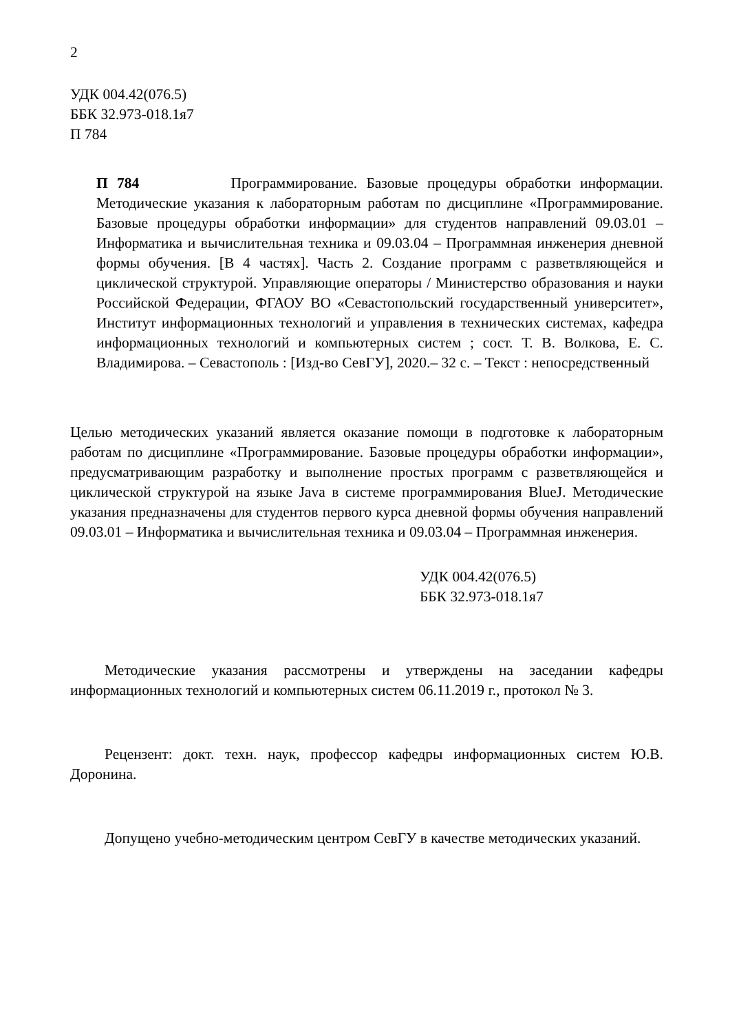2
УДК 004.42(076.5)
ББК 32.973-018.1я7
П 784
П 784 Программирование. Базовые процедуры обработки информации. Методические указания к лабораторным работам по дисциплине «Программирование. Базовые процедуры обработки информации» для студентов направлений 09.03.01 – Информатика и вычислительная техника и 09.03.04 – Программная инженерия дневной формы обучения. [В 4 частях]. Часть 2. Создание программ с разветвляющейся и циклической структурой. Управляющие операторы / Министерство образования и науки Российской Федерации, ФГАОУ ВО «Севастопольский государственный университет», Институт информационных технологий и управления в технических системах, кафедра информационных технологий и компьютерных систем ; сост. Т. В. Волкова, Е. С. Владимирова. – Севастополь : [Изд-во СевГУ], 2020.– 32 с. – Текст : непосредственный
Целью методических указаний является оказание помощи в подготовке к лабораторным работам по дисциплине «Программирование. Базовые процедуры обработки информации», предусматривающим разработку и выполнение простых программ с разветвляющейся и циклической структурой на языке Java в системе программирования BlueJ. Методические указания предназначены для студентов первого курса дневной формы обучения направлений 09.03.01 – Информатика и вычислительная техника и 09.03.04 – Программная инженерия.
УДК 004.42(076.5)
ББК 32.973-018.1я7
Методические указания рассмотрены и утверждены на заседании кафедры информационных технологий и компьютерных систем 06.11.2019 г., протокол № 3.
Рецензент: докт. техн. наук, профессор кафедры информационных систем Ю.В. Доронина.
Допущено учебно-методическим центром СевГУ в качестве методических указаний.